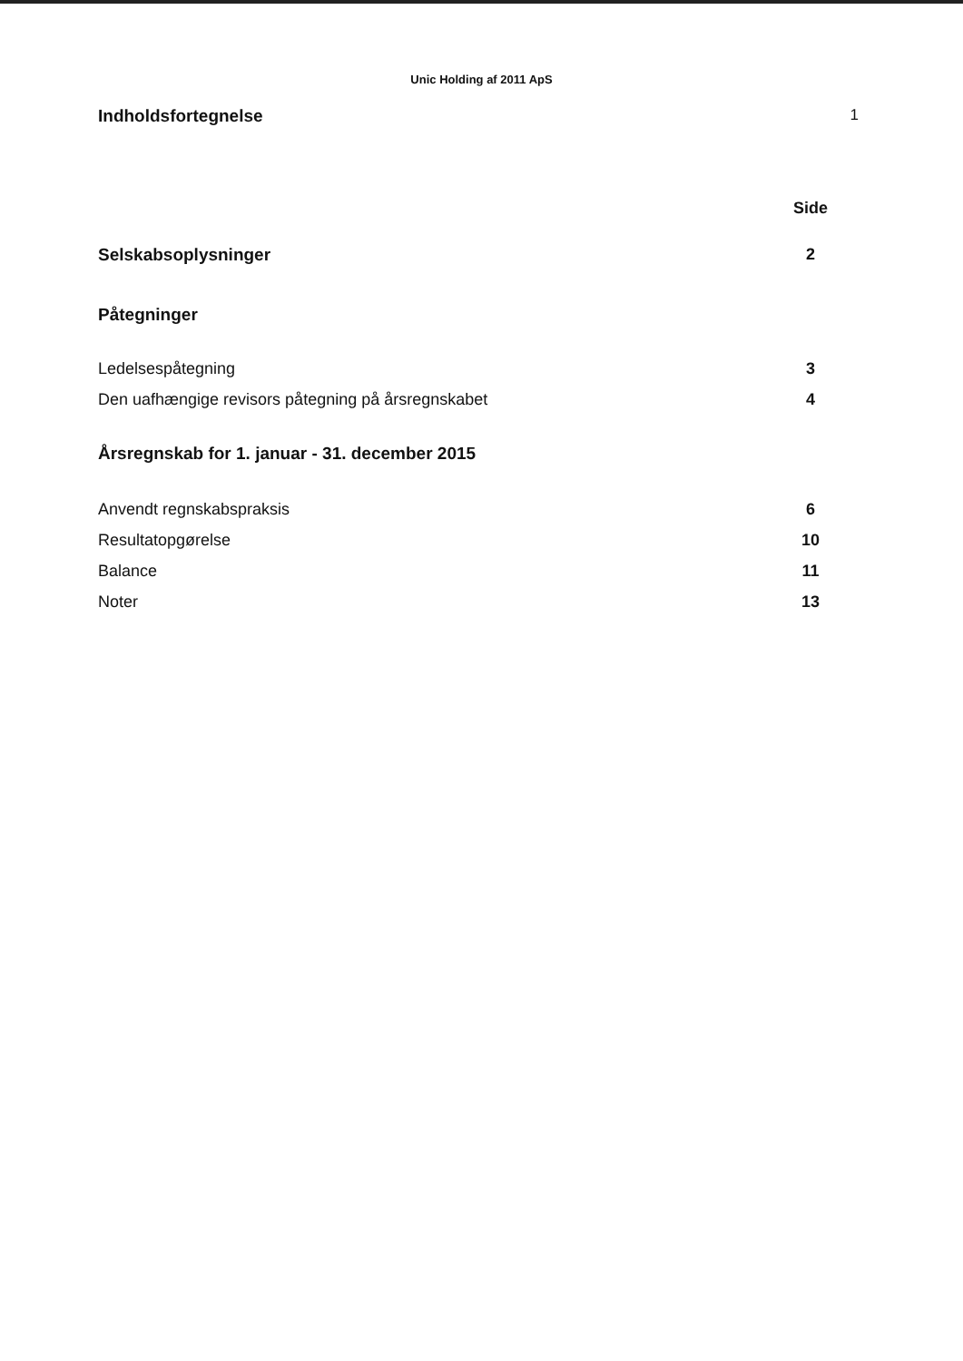Unic Holding af 2011 ApS
Indholdsfortegnelse 1
Side
Selskabsoplysninger 2
Påtegninger
Ledelsespåtegning 3
Den uafhængige revisors påtegning på årsregnskabet 4
Årsregnskab for 1. januar - 31. december 2015
Anvendt regnskabspraksis 6
Resultatopgørelse 10
Balance 11
Noter 13